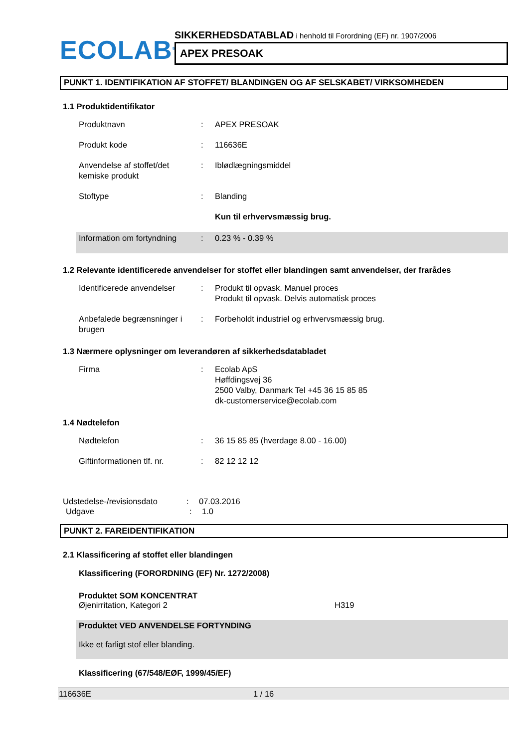ECOLAB<sup>®</sup>
SIKKERHEDSDATABLAD i henhold til Forordning (EF) nr. 1907/2006
APEX PRESOAK
PUNKT 1. IDENTIFIKATION AF STOFFET/ BLANDINGEN OG AF SELSKABET/ VIRKSOMHEDEN
1.1 Produktidentifikator
Produktnavn : APEX PRESOAK
Produkt kode : 116636E
Anvendelse af stoffet/det kemiske produkt
: Iblødlægningsmiddel
Stoftype : Blanding
Kun til erhvervsmæssig brug.
Information om fortyndning
: 0.23 % - 0.39 %
1.2 Relevante identificerede anvendelser for stoffet eller blandingen samt anvendelser, der frarådes
Identificerede anvendelser
: Produkt til opvask. Manuel proces
Produkt til opvask. Delvis automatisk proces
Anbefalede begrænsninger i brugen
: Forbeholdt industriel og erhvervsmæssig brug.
1.3 Nærmere oplysninger om leverandøren af sikkerhedsdatabladet
Firma : Ecolab ApS
Høffdingsvej 36
2500 Valby, Danmark Tel +45 36 15 85 85
dk-customerservice@ecolab.com
1.4 Nødtelefon
Nødtelefon : 36 15 85 85 (hverdage 8.00 - 16.00)
Giftinformationen tlf. nr.
: 82 12 12 12
Udstedelse-/revisionsdato : 07.03.2016
Udgave : 1.0
PUNKT 2. FAREIDENTIFIKATION
2.1 Klassificering af stoffet eller blandingen
Klassificering (FORORDNING (EF) Nr. 1272/2008)
Produktet SOM KONCENTRAT
Øjenirritation, Kategori 2 H319
Produktet VED ANVENDELSE FORTYNDING
Ikke et farligt stof eller blanding.
Klassificering (67/548/EØF, 1999/45/EF)
116636E 1 / 16